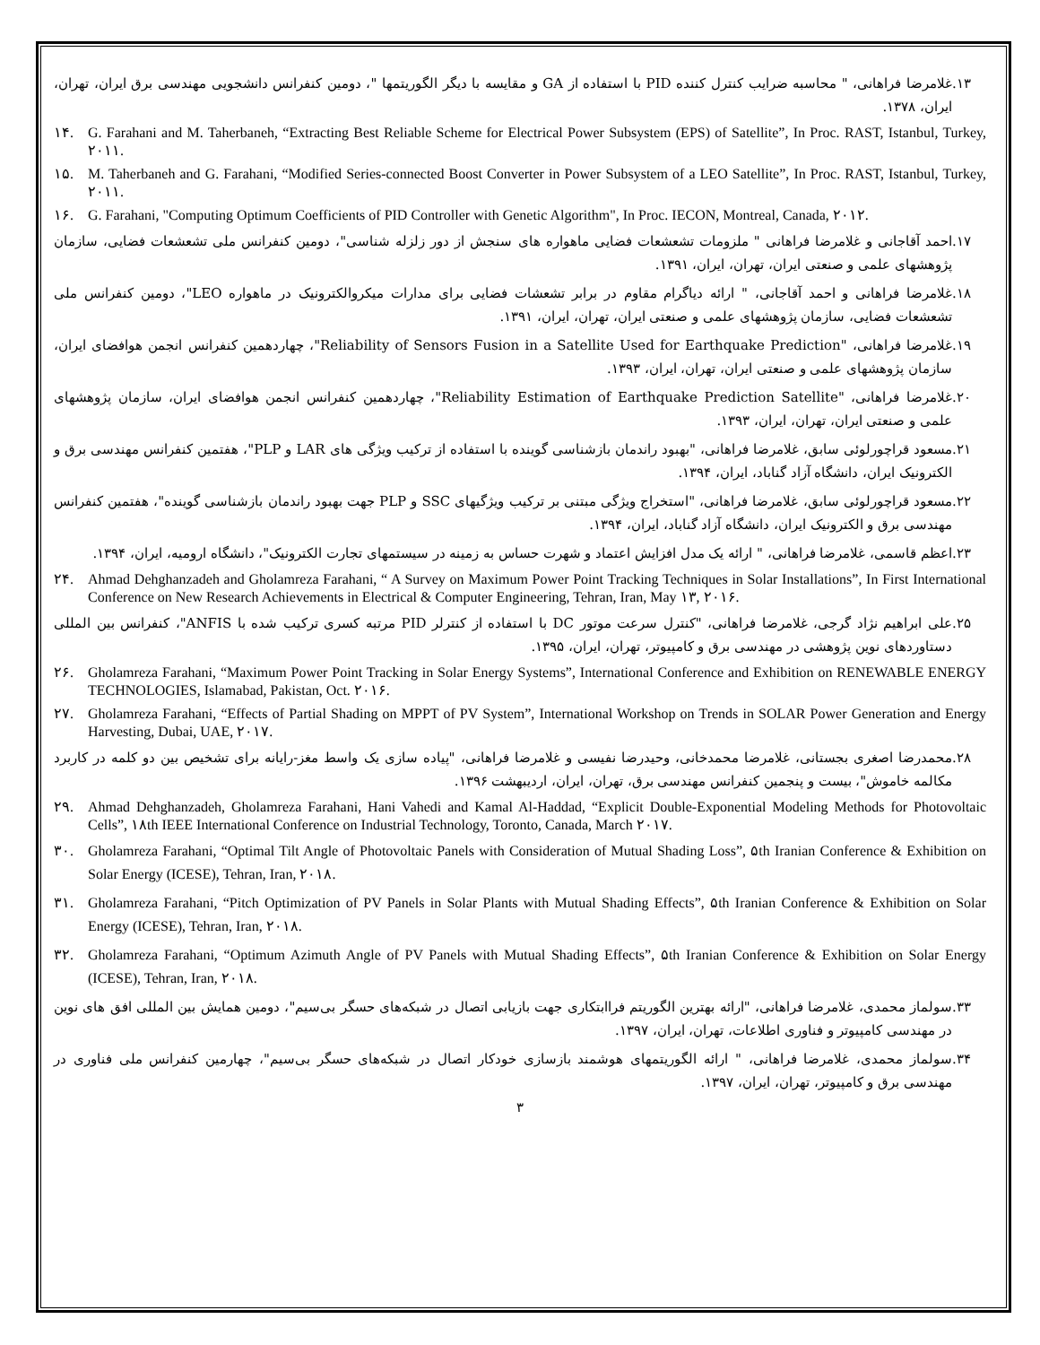۱۳. غلامرضا فراهانی، " محاسبه ضرایب کنترل کننده PID با استفاده از GA و مقایسه با دیگر الگوریتمها "، دومین کنفرانس دانشجویی مهندسی برق ایران، تهران، ایران، ۱۳۷۸.
۱۴. G. Farahani and M. Taherbaneh, “Extracting Best Reliable Scheme for Electrical Power Subsystem (EPS) of Satellite”, In Proc. RAST, Istanbul, Turkey, ۲۰۱۱.
۱۵. M. Taherbaneh and G. Farahani, “Modified Series-connected Boost Converter in Power Subsystem of a LEO Satellite”, In Proc. RAST, Istanbul, Turkey, ۲۰۱۱.
۱۶. G. Farahani, "Computing Optimum Coefficients of PID Controller with Genetic Algorithm", In Proc. IECON, Montreal, Canada, ۲۰۱۲.
۱۷. احمد آقاجانی و غلامرضا فراهانی " ملزومات تشعشعات فضایی ماهواره های سنجش از دور زلزله شناسی"، دومین کنفرانس ملی تشعشعات فضایی، سازمان پژوهشهای علمی و صنعتی ایران، تهران، ایران، ۱۳۹۱.
۱۸. غلامرضا فراهانی و احمد آقاجانی، " ارائه دیاگرام مقاوم در برابر تشعشات فضایی برای مدارات میکروالکترونیک در ماهواره LEO"، دومین کنفرانس ملی تشعشعات فضایی، سازمان پژوهشهای علمی و صنعتی ایران، تهران، ایران، ۱۳۹۱.
۱۹. غلامرضا فراهانی، "Reliability of Sensors Fusion in a Satellite Used for Earthquake Prediction"، چهاردهمین کنفرانس انجمن هوافضای ایران، سازمان پژوهشهای علمی و صنعتی ایران، تهران، ایران، ۱۳۹۳.
۲۰. غلامرضا فراهانی، "Reliability Estimation of Earthquake Prediction Satellite"، چهاردهمین کنفرانس انجمن هوافضای ایران، سازمان پژوهشهای علمی و صنعتی ایران، تهران، ایران، ۱۳۹۳.
۲۱. مسعود قراچورلوئی سابق، غلامرضا فراهانی، "بهبود راندمان بازشناسی گوینده با استفاده از ترکیب ویژگی های LAR و PLP"، هفتمین کنفرانس مهندسی برق و الکترونیک ایران، دانشگاه آزاد گناباد، ایران، ۱۳۹۴.
۲۲. مسعود قراچورلوئی سابق، غلامرضا فراهانی، "استخراج ویژگی مبتنی بر ترکیب ویژگیهای SSC و PLP جهت بهبود راندمان بازشناسی گوینده"، هفتمین کنفرانس مهندسی برق و الکترونیک ایران، دانشگاه آزاد گناباد، ایران، ۱۳۹۴.
۲۳. اعظم قاسمی، غلامرضا فراهانی، " ارائه یک مدل افزایش اعتماد و شهرت حساس به زمینه در سیستمهای تجارت الکترونیک"، دانشگاه ارومیه، ایران، ۱۳۹۴.
۲۴. Ahmad Dehghanzadeh and Gholamreza Farahani, “ A Survey on Maximum Power Point Tracking Techniques in Solar Installations”, In First International Conference on New Research Achievements in Electrical & Computer Engineering, Tehran, Iran, May ۱۳, ۲۰۱۶.
۲۵. علی ابراهیم نژاد گرجی، غلامرضا فراهانی، "کنترل سرعت موتور DC با استفاده از کنترلر PID مرتبه کسری ترکیب شده با ANFIS"، کنفرانس بین المللی دستاوردهای نوین پژوهشی در مهندسی برق و کامپیوتر، تهران، ایران، ۱۳۹۵.
۲۶. Gholamreza Farahani, “Maximum Power Point Tracking in Solar Energy Systems”, International Conference and Exhibition on RENEWABLE ENERGY TECHNOLOGIES, Islamabad, Pakistan, Oct. ۲۰۱۶.
۲۷. Gholamreza Farahani, “Effects of Partial Shading on MPPT of PV System”, International Workshop on Trends in SOLAR Power Generation and Energy Harvesting, Dubai, UAE, ۲۰۱۷.
۲۸. محمدرضا اصغری بجستانی، غلامرضا محمدخانی، وحیدرضا نفیسی و غلامرضا فراهانی، "پیاده سازی یک واسط مغز-رایانه برای تشخیص بین دو کلمه در کاربرد مکالمه خاموش"، بیست و پنجمین کنفرانس مهندسی برق، تهران، ایران، اردیبهشت ۱۳۹۶.
۲۹. Ahmad Dehghanzadeh, Gholamreza Farahani, Hani Vahedi and Kamal Al-Haddad, “Explicit Double-Exponential Modeling Methods for Photovoltaic Cells”, ۱۸th IEEE International Conference on Industrial Technology, Toronto, Canada, March ۲۰۱۷.
۳۰. Gholamreza Farahani, “Optimal Tilt Angle of Photovoltaic Panels with Consideration of Mutual Shading Loss”, ۵th Iranian Conference & Exhibition on Solar Energy (ICESE), Tehran, Iran, ۲۰۱۸.
۳۱. Gholamreza Farahani, “Pitch Optimization of PV Panels in Solar Plants with Mutual Shading Effects”, ۵th Iranian Conference & Exhibition on Solar Energy (ICESE), Tehran, Iran, ۲۰۱۸.
۳۲. Gholamreza Farahani, “Optimum Azimuth Angle of PV Panels with Mutual Shading Effects”, ۵th Iranian Conference & Exhibition on Solar Energy (ICESE), Tehran, Iran, ۲۰۱۸.
۳۳. سولماز محمدی، غلامرضا فراهانی، "ارائه بهترین الگوریتم فراابتکاری جهت بازیابی اتصال در شبکه‌های حسگر بی‌سیم"، دومین همایش بین المللی افق های نوین در مهندسی کامپیوتر و فناوری اطلاعات، تهران، ایران، ۱۳۹۷.
۳۴. سولماز محمدی، غلامرضا فراهانی، " ارائه الگوریتمهای هوشمند بازسازی خودکار اتصال در شبکه‌های حسگر بی‌سیم"، چهارمین کنفرانس ملی فناوری در مهندسی برق و کامپیوتر، تهران، ایران، ۱۳۹۷.
۳